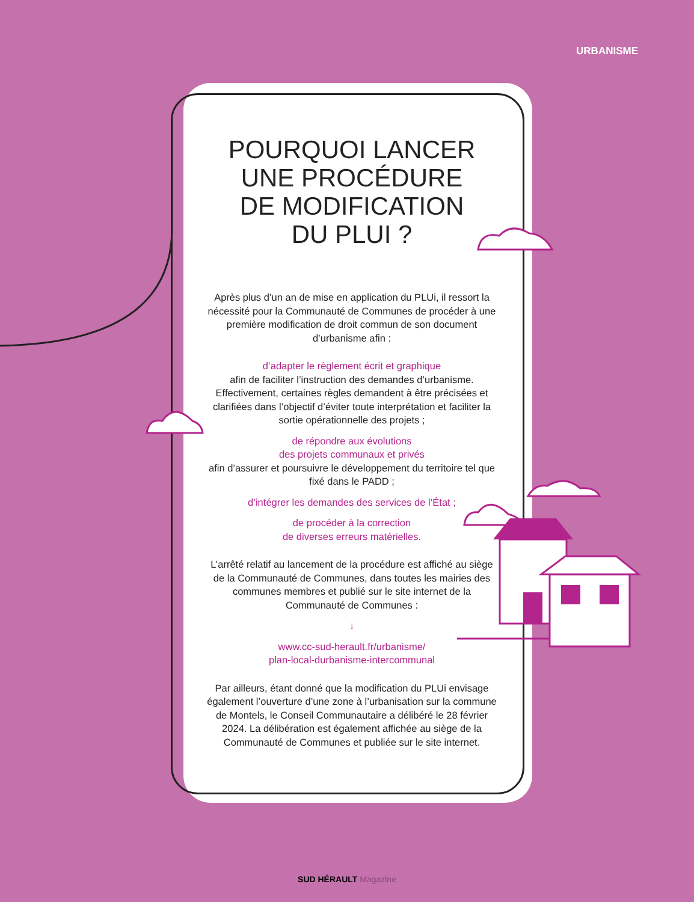URBANISME
POURQUOI LANCER
UNE PROCÉDURE
DE MODIFICATION
DU PLUI ?
Après plus d’un an de mise en application du PLUi, il ressort la nécessité pour la Communauté de Communes de procéder à une première modification de droit commun de son document d’urbanisme afin :
d’adapter le règlement écrit et graphique
afin de faciliter l’instruction des demandes d’urbanisme. Effectivement, certaines règles demandent à être précisées et clarifiées dans l’objectif d’éviter toute interprétation et faciliter la sortie opérationnelle des projets ;
de répondre aux évolutions
des projets communaux et privés
afin d’assurer et poursuivre le développement du territoire tel que fixé dans le PADD ;
d’intégrer les demandes des services de l’État ;
de procéder à la correction
de diverses erreurs matérielles.
L’arrêté relatif au lancement de la procédure est affiché au siège de la Communauté de Communes, dans toutes les mairies des communes membres et publié sur le site internet de la Communauté de Communes :
↓
www.cc-sud-herault.fr/urbanisme/
plan-local-durbanisme-intercommunal
Par ailleurs, étant donné que la modification du PLUi envisage également l’ouverture d’une zone à l’urbanisation sur la commune de Montels, le Conseil Communautaire a délibéré le 28 février 2024. La délibération est également affichée au siège de la Communauté de Communes et publiée sur le site internet.
SUD HÉRAULT Magazine